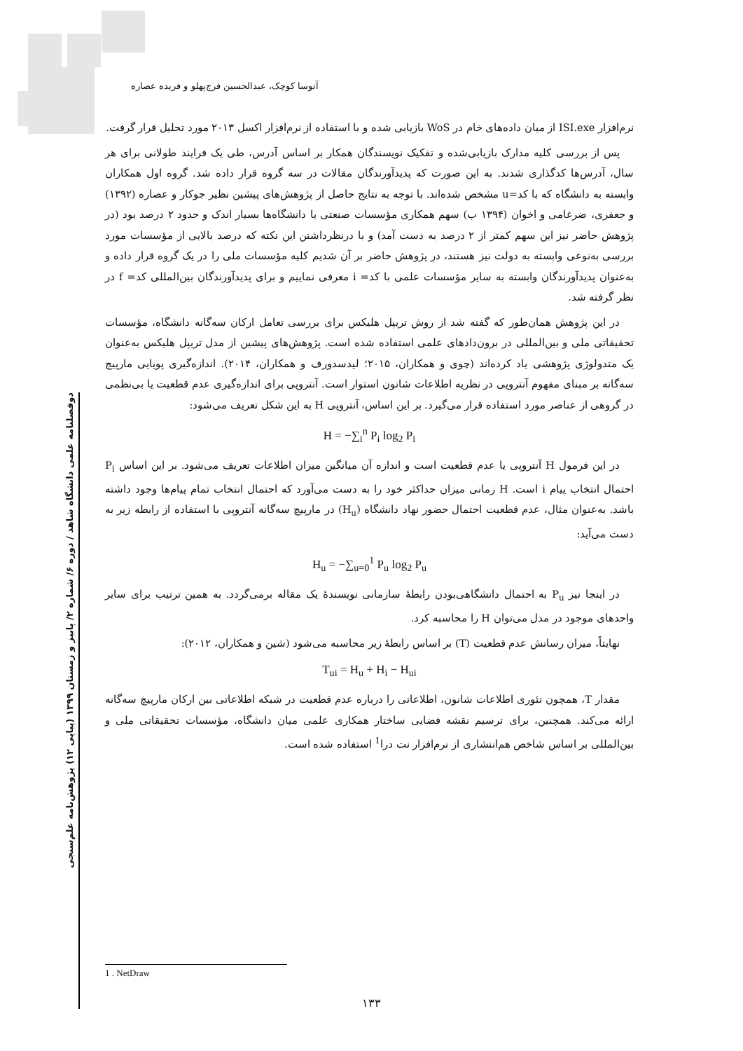آتوسا کوچک، عبدالحسین فرج‌پهلو و فریده عصاره
دوفصلنامه علمی دانشگاه شاهد / دوره ۶/ شماره ۲/ پاییز و زمستان ۱۳۹۹ (پیاپی ۱۲) پژوهش‌نامه علم‌سنجی
نرم‌افزار ISI.exe از میان داده‌های خام در WoS بازیابی شده و با استفاده از نرم‌افزار اکسل ۲۰۱۳ مورد تحلیل قرار گرفت.
پس از بررسی کلیه مدارک بازیابی‌شده و تفکیک نویسندگان همکار بر اساس آدرس، طی یک فرایند طولانی برای هر سال، آدرس‌ها کدگذاری شدند. به این صورت که پدیدآورندگان مقالات در سه گروه قرار داده شد. گروه اول همکاران وابسته به دانشگاه که با کد=u مشخص شده‌اند. با توجه به نتایج حاصل از پژوهش‌های پیشین نظیر جوکار و عصاره (۱۳۹۲) و جعفری، ضرغامی و اخوان (۱۳۹۴ ب) سهم همکاری مؤسسات صنعتی با دانشگاه‌ها بسیار اندک و حدود ۲ درصد بود (در پژوهش حاضر نیز این سهم کمتر از ۲ درصد به دست آمد) و با درنظرداشتن این نکته که درصد بالایی از مؤسسات مورد بررسی به‌نوعی وابسته به دولت نیز هستند، در پژوهش حاضر بر آن شدیم کلیه مؤسسات ملی را در یک گروه قرار داده و به‌عنوان پدیدآورندگان وابسته به سایر مؤسسات علمی با کد= i معرفی نماییم و برای پدیدآورندگان بین‌المللی کد= f در نظر گرفته شد.
در این پژوهش همان‌طور که گفته شد از روش تریپل هلیکس برای بررسی تعامل ارکان سه‌گانه دانشگاه، مؤسسات تحقیقاتی ملی و بین‌المللی در برون‌دادهای علمی استفاده شده است. پژوهش‌های پیشین از مدل تریپل هلیکس به‌عنوان یک متدولوژی پژوهشی یاد کرده‌اند (چوی و همکاران، ۲۰۱۵؛ لیدسدورف و همکاران، ۲۰۱۴). اندازه‌گیری پویایی مارپیچ سه‌گانه بر مبنای مفهوم آنتروپی در نظریه اطلاعات شانون استوار است. آنتروپی برای اندازه‌گیری عدم قطعیت یا بی‌نظمی در گروهی از عناصر مورد استفاده قرار می‌گیرد. بر این اساس، آنتروپی H به این شکل تعریف می‌شود:
H = −∑<sub>i</sub><sup>n</sup> P<sub>i</sub> log<sub>2</sub> P<sub>i</sub>
در این فرمول H آنتروپی یا عدم قطعیت است و اندازه آن میانگین میزان اطلاعات تعریف می‌شود. بر این اساس P<sub>i</sub> احتمال انتخاب پیام i است. H زمانی میزان حداکثر خود را به دست می‌آورد که احتمال انتخاب تمام پیام‌ها وجود داشته باشد. به‌عنوان مثال، عدم قطعیت احتمال حضور نهاد دانشگاه (H<sub>u</sub>) در مارپیچ سه‌گانه آنتروپی با استفاده از رابطه زیر به دست می‌آید:
H<sub>u</sub> = −∑<sub>u=0</sub><sup>1</sup> P<sub>u</sub> log<sub>2</sub> P<sub>u</sub>
در اینجا نیز P<sub>u</sub> به احتمال دانشگاهی‌بودن رابطهٔ سازمانی نویسندهٔ یک مقاله برمی‌گردد. به همین ترتیب برای سایر واحدهای موجود در مدل می‌توان H را محاسبه کرد.
نهایتاً، میزان رسانش عدم قطعیت (T) بر اساس رابطهٔ زیر محاسبه می‌شود (شین و همکاران، ۲۰۱۲):
T<sub>ui</sub> = H<sub>u</sub> + H<sub>i</sub> − H<sub>ui</sub>
مقدار T، همچون تئوری اطلاعات شانون، اطلاعاتی را درباره عدم قطعیت در شبکه اطلاعاتی بین ارکان مارپیچ سه‌گانه ارائه می‌کند. همچنین، برای ترسیم نقشه فضایی ساختار همکاری علمی میان دانشگاه، مؤسسات تحقیقاتی ملی و بین‌المللی بر اساس شاخص هم‌انتشاری از نرم‌افزار نت درا<sup>1</sup> استفاده شده است.
1 . NetDraw
۱۳۳